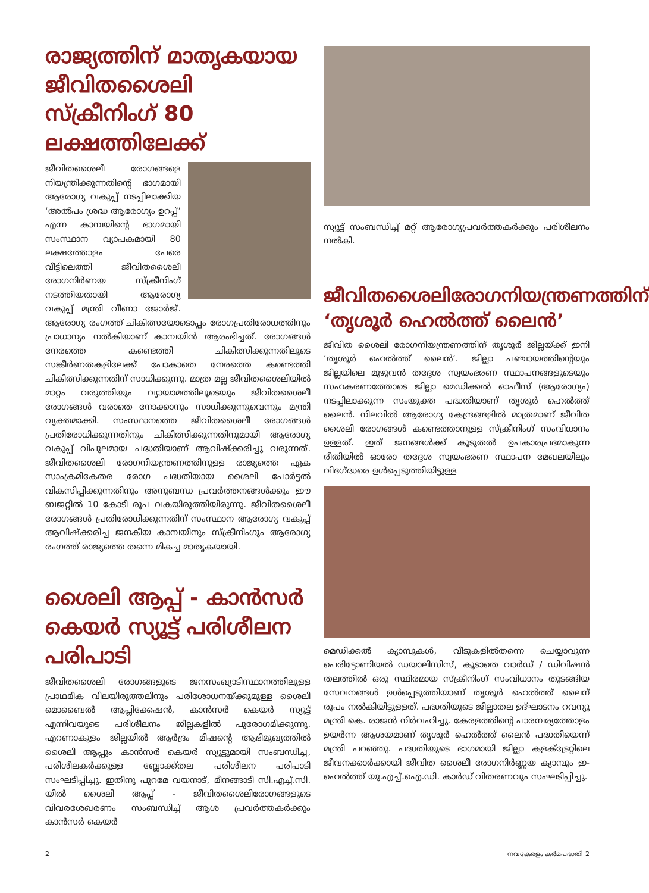രാജ്യത്തിന് മാതൃകയായ ജീവിതശൈലി സ്ക്രീനിംഗ് 80 ലക്ഷത്തിലേക്ക്
ജീവിതശൈലീ രോഗങ്ങളെ നിയന്ത്രിക്കുന്നതിന്റെ ഭാഗമായി ആരോഗ്യ വകുപ്പ് നടപ്പിലാക്കിയ ‘അൽപം ശ്രദ്ധ ആരോഗ്യം ഉറപ്പ്’ എന്ന കാമ്പയിന്റെ ഭാഗമായി സംസ്ഥാന വ്യാപകമായി 80 ലക്ഷത്തോളം പേരെ വീട്ടിലെത്തി ജീവിതശൈലീ രോഗനിർണയ സ്ക്രീനിംഗ് നടത്തിയതായി ആരോഗ്യ വകുപ്പ് മന്ത്രി വീണാ ജോർജ്. ആരോഗ്യ രംഗത്ത് ചികിത്സയോടൊപ്പം രോഗപ്രതിരോധത്തിനും പ്രാധാന്യം നൽകിയാണ് കാമ്പയിൻ ആരംഭിച്ചത്. രോഗങ്ങൾ നേരത്തെ കണ്ടെത്തി ചികിത്സിക്കുന്നതിലൂടെ സങ്കീർണതകളിലേക്ക് പോകാതെ നേരത്തെ കണ്ടെത്തി ചികിത്സിക്കുന്നതിന് സാധിക്കുന്നു. മാത്ര മല്ല ജീവിതശൈലിയിൽ മാറ്റം വരുത്തിയും വ്യായാമത്തിലൂടെയും ജീവിതശൈലീ രോഗങ്ങൾ വരാതെ നോക്കാനും സാധിക്കുന്നുവെന്നും മന്ത്രി വ്യക്തമാക്കി. സംസ്ഥാനത്തെ ജീവിതശൈലീ രോഗങ്ങൾ പ്രതിരോധിക്കുന്നതിനും ചികിത്സിക്കുന്നതിനുമായി ആരോഗ്യ വകുപ്പ് വിപുലമായ പദ്ധതിയാണ് ആവിഷ്ക്കരിച്ചു വരുന്നത്. ജീവിതശൈലി രോഗനിയന്ത്രണത്തിനുള്ള രാജ്യത്തെ ഏക സാംക്രമികേതര രോഗ പദ്ധതിയായ ശൈലി പോർട്ടൽ വികസിപ്പിക്കുന്നതിനും അനുബന്ധ പ്രവർത്തനങ്ങൾക്കും ഈ ബജറ്റിൽ 10 കോടി രൂപ വകയിരുത്തിയിരുന്നു. ജീവിതശൈലീ രോഗങ്ങൾ പ്രതിരോധിക്കുന്നതിന് സംസ്ഥാന ആരോഗ്യ വകുപ്പ് ആവിഷ്ക്കരിച്ച ജനകീയ കാമ്പയിനും സ്ക്രീനിംഗും ആരോഗ്യ രംഗത്ത് രാജ്യത്തെ തന്നെ മികച്ച മാതൃകയായി.
ശൈലി ആപ്പ് - കാൻസർ കെയർ സ്യൂട്ട് പരിശീലന പരിപാടി
ജീവിതശൈലി രോഗങ്ങളുടെ ജനസംഖ്യാടിസ്ഥാനത്തിലുള്ള പ്രാഥമിക വിലയിരുത്തലിനും പരിശോധനയ്ക്കുമുള്ള ശൈലി മൊബൈൽ ആപ്ലിക്കേഷൻ, കാൻസർ കെയർ സ്യൂട്ട് എന്നിവയുടെ പരിശീലനം ജില്ലകളിൽ പുരോഗമിക്കുന്നു. എറണാകുളം ജില്ലയിൽ ആർദ്രം മിഷന്റെ ആഭിമുഖ്യത്തിൽ ശൈലി ആപ്പും കാൻസർ കെയർ സ്യൂട്ടുമായി സംബന്ധിച്ച, പരിശീലകർക്കുള്ള ബ്ലോക്ക്തല പരിശീലന പരിപാടി സംഘടിപ്പിച്ചു. ഇതിനു പുറമേ വയനാട്, മീനങ്ങാടി സി.എച്ച്.സി. യിൽ ശൈലി ആപ്പ് - ജീവിതശൈലിരോഗങ്ങളുടെ വിവരശേഖരണം സംബന്ധിച്ച് ആശ പ്രവർത്തകർക്കും കാൻസർ കെയർ
സ്യൂട്ട് സംബന്ധിച്ച് മറ്റ് ആരോഗ്യപ്രവർത്തകർക്കും പരിശീലനം നൽകി.
ജീവിതശൈലിരോഗനിയന്ത്രണത്തിന് ‘തൃശൂർ ഹെൽത്ത് ലൈൻ’
ജീവിത ശൈലി രോഗനിയന്ത്രണത്തിന് തൃശൂർ ജില്ലയ്ക്ക് ഇനി ‘തൃശൂർ ഹെൽത്ത് ലൈൻ‘. ജില്ലാ പഞ്ചായത്തിന്റെയും ജില്ലയിലെ മുഴുവൻ തദ്ദേശ സ്വയംഭരണ സ്ഥാപനങ്ങളുടെയും സഹകരണത്തോടെ ജില്ലാ മെഡിക്കൽ ഓഫീസ് (ആരോഗ്യം) നടപ്പിലാക്കുന്ന സംയുക്ത പദ്ധതിയാണ് തൃശൂർ ഹെൽത്ത് ലൈൻ. നിലവിൽ ആരോഗ്യ കേന്ദ്രങ്ങളിൽ മാത്രമാണ് ജീവിത ശൈലി രോഗങ്ങൾ കണ്ടെത്താനുള്ള സ്ക്രീനിംഗ് സംവിധാനം ഉള്ളത്. ഇത് ജനങ്ങൾക്ക് കൂടുതൽ ഉപകാരപ്രദമാകുന്ന രീതിയിൽ ഓരോ തദ്ദേശ സ്വയംഭരണ സ്ഥാപന മേഖലയിലും വിദഗ്ദ്ധരെ ഉൾപ്പെടുത്തിയിട്ടുള്ള
മെഡിക്കൽ ക്യാമ്പുകൾ, വീടുകളിൽതന്നെ ചെയ്യാവുന്ന പെരിട്ടോണിയൽ ഡയാലിസിസ്, കൂടാതെ വാർഡ് / ഡിവിഷൻ തലത്തിൽ ഒരു സ്ഥിരമായ സ്ക്രീനിംഗ് സംവിധാനം തുടങ്ങിയ സേവനങ്ങൾ ഉൾപ്പെടുത്തിയാണ് തൃശൂർ ഹെൽത്ത് ലൈന് രൂപം നൽകിയിട്ടുള്ളത്. പദ്ധതിയുടെ ജില്ലാതല ഉദ്ഘാടനം റവന്യൂ മന്ത്രി കെ. രാജൻ നിർവഹിച്ചു. കേരളത്തിന്റെ പാരമ്പര്യത്തോളം ഉയർന്ന ആശയമാണ് തൃശൂർ ഹെൽത്ത് ലൈൻ പദ്ധതിയെന്ന് മന്ത്രി പറഞ്ഞു. പദ്ധതിയുടെ ഭാഗമായി ജില്ലാ കളക്ട്രേറ്റിലെ ജീവനക്കാർക്കായി ജീവിത ശൈലീ രോഗനിർണ്ണയ ക്യാമ്പും ഇ-ഹെൽത്ത് യു.എച്ച്.ഐ.ഡി. കാർഡ് വിതരണവും സംഘടിപ്പിച്ചു.
2 നവകേരളം കർമപദ്ധതി 2